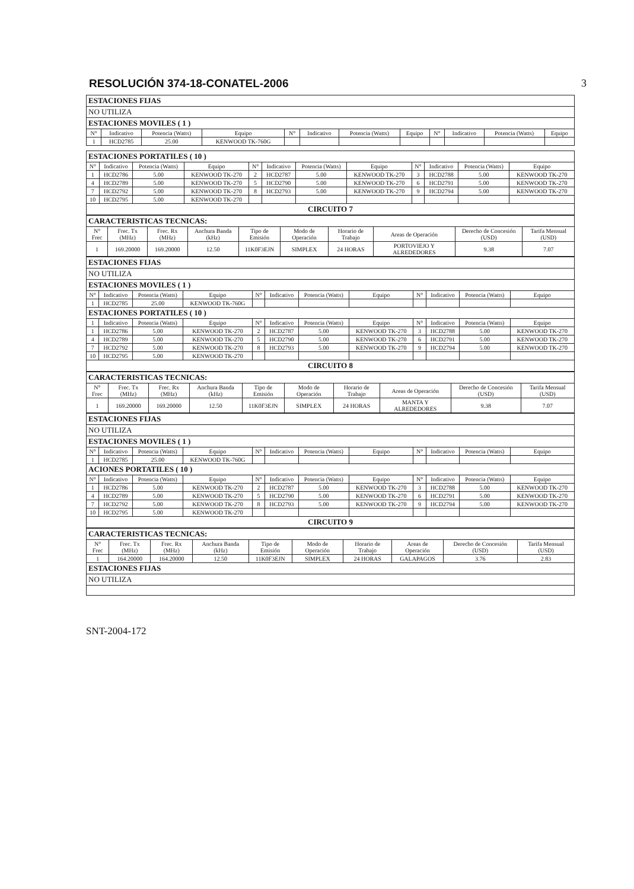RESOLUCIÓN 374-18-CONATEL-2006 3
| ESTACIONES FIJAS | | | | | | | | | | | |
| NO UTILIZA | | | | | | | | | | | |
| ESTACIONES MOVILES ( 1 ) | | | | | | | | | | | |
| N° | Indicativo | Potencia (Watts) | Equipo | N° | Indicativo | Potencia (Watts) | Equipo | N° | Indicativo | Potencia (Watts) | Equipo |
| 1 | HCD2785 | 25.00 | KENWOOD TK-760G | | | | | | | | |
| ESTACIONES PORTATILES ( 10 ) | | | | | | | | | | | |
| N° | Indicativo | Potencia (Watts) | Equipo | N° | Indicativo | Potencia (Watts) | Equipo | N° | Indicativo | Potencia (Watts) | Equipo |
| 1 | HCD2786 | 5.00 | KENWOOD TK-270 | 2 | HCD2787 | 5.00 | KENWOOD TK-270 | 3 | HCD2788 | 5.00 | KENWOOD TK-270 |
| 4 | HCD2789 | 5.00 | KENWOOD TK-270 | 5 | HCD2790 | 5.00 | KENWOOD TK-270 | 6 | HCD2791 | 5.00 | KENWOOD TK-270 |
| 7 | HCD2792 | 5.00 | KENWOOD TK-270 | 8 | HCD2793 | 5.00 | KENWOOD TK-270 | 9 | HCD2794 | 5.00 | KENWOOD TK-270 |
| 10 | HCD2795 | 5.00 | KENWOOD TK-270 | | | | | | | | |
| CIRCUITO 7 | | | | | | | | | | | |
| CARACTERISTICAS TECNICAS: | | | | | | | | | |
| N° Frec | Frec. Tx (MHz) | Frec. Rx (MHz) | Anchura Banda (kHz) | Tipo de Emisión | Modo de Operación | Horario de Trabajo | Areas de Operación | Derecho de Concesión (USD) | Tarifa Mensual (USD) |
| 1 | 169.20000 | 169.20000 | 12.50 | 11K0F3EJN | SIMPLEX | 24 HORAS | PORTOVIEJO Y ALREDEDORES | 9.38 | 7.07 |
| ESTACIONES FIJAS | | | | | | | | | | | |
| NO UTILIZA | | | | | | | | | | | |
| ESTACIONES MOVILES ( 1 ) | | | | | | | | | | | |
| N° | Indicativo | Potencia (Watts) | Equipo | N° | Indicativo | Potencia (Watts) | Equipo | N° | Indicativo | Potencia (Watts) | Equipo |
| 1 | HCD2785 | 25.00 | KENWOOD TK-760G | | | | | | | | |
| ESTACIONES PORTATILES ( 10 ) | | | | | | | | | | | |
| 1 | Indicativo | Potencia (Watts) | Equipo | N° | Indicativo | Potencia (Watts) | Equipo | N° | Indicativo | Potencia (Watts) | Equipo |
| 1 | HCD2786 | 5.00 | KENWOOD TK-270 | 2 | HCD2787 | 5.00 | KENWOOD TK-270 | 3 | HCD2788 | 5.00 | KENWOOD TK-270 |
| 4 | HCD2789 | 5.00 | KENWOOD TK-270 | 5 | HCD2790 | 5.00 | KENWOOD TK-270 | 6 | HCD2791 | 5.00 | KENWOOD TK-270 |
| 7 | HCD2792 | 5.00 | KENWOOD TK-270 | 8 | HCD2793 | 5.00 | KENWOOD TK-270 | 9 | HCD2794 | 5.00 | KENWOOD TK-270 |
| 10 | HCD2795 | 5.00 | KENWOOD TK-270 | | | | | | | | |
| CIRCUITO 8 | | | | | | | | | | | |
| CARACTERISTICAS TECNICAS: | | | | | | | | | |
| N° Frec | Frec. Tx (MHz) | Frec. Rx (MHz) | Anchura Banda (kHz) | Tipo de Emisión | Modo de Operación | Horario de Trabajo | Areas de Operación | Derecho de Concesión (USD) | Tarifa Mensual (USD) |
| 1 | 169.20000 | 169.20000 | 12.50 | 11K0F3EJN | SIMPLEX | 24 HORAS | MANTA Y ALREDEDORES | 9.38 | 7.07 |
| ESTACIONES FIJAS | | | | | | | | | | | |
| NO UTILIZA | | | | | | | | | | | |
| ESTACIONES MOVILES ( 1 ) | | | | | | | | | | | |
| N° | Indicativo | Potencia (Watts) | Equipo | N° | Indicativo | Potencia (Watts) | Equipo | N° | Indicativo | Potencia (Watts) | Equipo |
| 1 | HCD2785 | 25.00 | KENWOOD TK-760G | | | | | | | | |
| ACIONES PORTATILES ( 10 ) | | | | | | | | | | | |
| N° | Indicativo | Potencia (Watts) | Equipo | N° | Indicativo | Potencia (Watts) | Equipo | N° | Indicativo | Potencia (Watts) | Equipo |
| 1 | HCD2786 | 5.00 | KENWOOD TK-270 | 2 | HCD2787 | 5.00 | KENWOOD TK-270 | 3 | HCD2788 | 5.00 | KENWOOD TK-270 |
| 4 | HCD2789 | 5.00 | KENWOOD TK-270 | 5 | HCD2790 | 5.00 | KENWOOD TK-270 | 6 | HCD2791 | 5.00 | KENWOOD TK-270 |
| 7 | HCD2792 | 5.00 | KENWOOD TK-270 | 8 | HCD2793 | 5.00 | KENWOOD TK-270 | 9 | HCD2794 | 5.00 | KENWOOD TK-270 |
| 10 | HCD2795 | 5.00 | KENWOOD TK-270 | | | | | | | | |
| CIRCUITO 9 | | | | | | | | | | | |
| CARACTERISTICAS TECNICAS: | | | | | | | | | |
| N° Frec | Frec. Tx (MHz) | Frec. Rx (MHz) | Anchura Banda (kHz) | Tipo de Emisión | Modo de Operación | Horario de Trabajo | Areas de Operación | Derecho de Concesión (USD) | Tarifa Mensual (USD) |
| 1 | 164.20000 | 164.20000 | 12.50 | 11K0F3EJN | SIMPLEX | 24 HORAS | GALAPAGOS | 3.76 | 2.83 |
| ESTACIONES FIJAS | | | | | | | | | |
| NO UTILIZA | | | | | | | | | |
SNT-2004-172